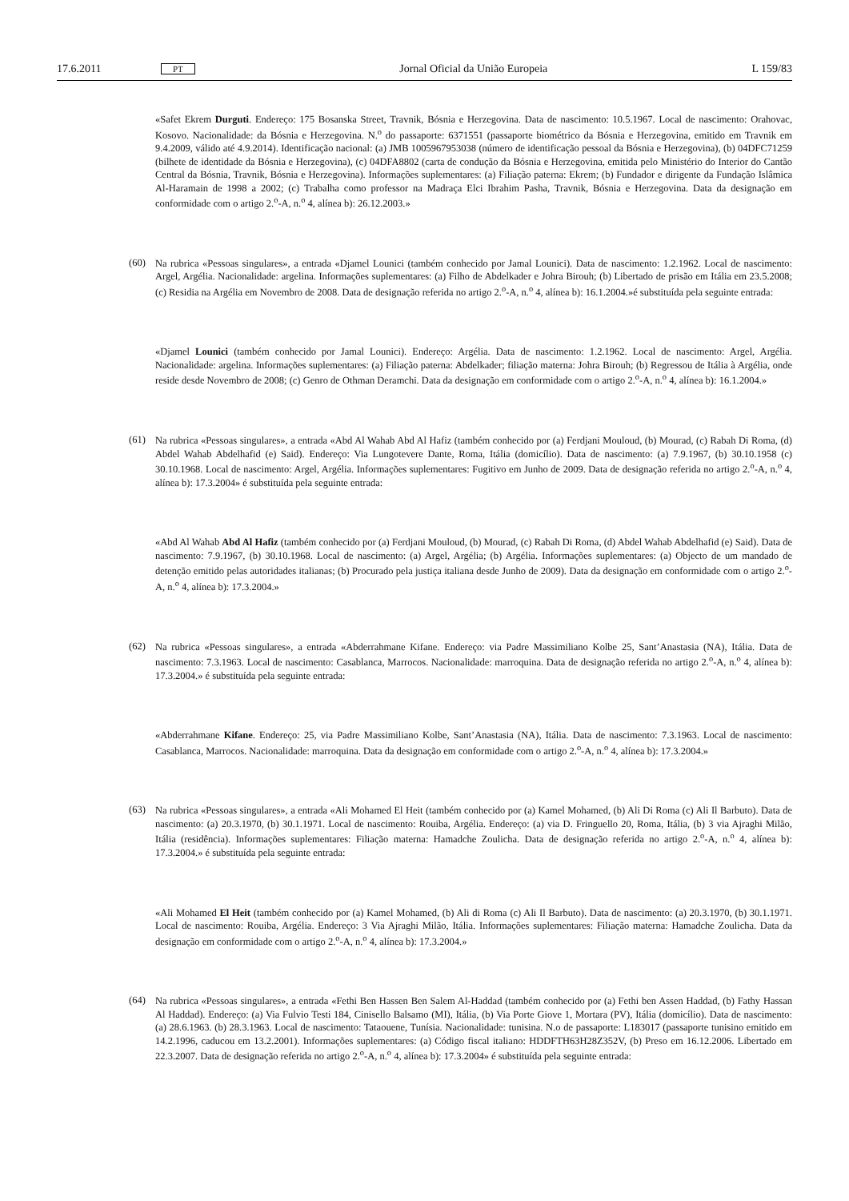17.6.2011 PT Jornal Oficial da União Europeia L 159/83
«Safet Ekrem Durguti. Endereço: 175 Bosanska Street, Travnik, Bósnia e Herzegovina. Data de nascimento: 10.5.1967. Local de nascimento: Orahovac, Kosovo. Nacionalidade: da Bósnia e Herzegovina. N.<sup>o</sup> do passaporte: 6371551 (passaporte biométrico da Bósnia e Herzegovina, emitido em Travnik em 9.4.2009, válido até 4.9.2014). Identificação nacional: (a) JMB 1005967953038 (número de identificação pessoal da Bósnia e Herzegovina), (b) 04DFC71259 (bilhete de identidade da Bósnia e Herzegovina), (c) 04DFA8802 (carta de condução da Bósnia e Herzegovina, emitida pelo Ministério do Interior do Cantão Central da Bósnia, Travnik, Bósnia e Herzegovina). Informações suplementares: (a) Filiação paterna: Ekrem; (b) Fundador e dirigente da Fundação Islâmica Al-Haramain de 1998 a 2002; (c) Trabalha como professor na Madraça Elci Ibrahim Pasha, Travnik, Bósnia e Herzegovina. Data da designação em conformidade com o artigo 2.<sup>o</sup>-A, n.<sup>o</sup> 4, alínea b): 26.12.2003.»
(60)
Na rubrica «Pessoas singulares», a entrada «Djamel Lounici (também conhecido por Jamal Lounici). Data de nascimento: 1.2.1962. Local de nascimento: Argel, Argélia. Nacionalidade: argelina. Informações suplementares: (a) Filho de Abdelkader e Johra Birouh; (b) Libertado de prisão em Itália em 23.5.2008; (c) Residia na Argélia em Novembro de 2008. Data de designação referida no artigo 2.<sup>o</sup>-A, n.<sup>o</sup> 4, alínea b): 16.1.2004.»é substituída pela seguinte entrada:
«Djamel Lounici (também conhecido por Jamal Lounici). Endereço: Argélia. Data de nascimento: 1.2.1962. Local de nascimento: Argel, Argélia. Nacionalidade: argelina. Informações suplementares: (a) Filiação paterna: Abdelkader; filiação materna: Johra Birouh; (b) Regressou de Itália à Argélia, onde reside desde Novembro de 2008; (c) Genro de Othman Deramchi. Data da designação em conformidade com o artigo 2.<sup>o</sup>-A, n.<sup>o</sup> 4, alínea b): 16.1.2004.»
(61)
Na rubrica «Pessoas singulares», a entrada «Abd Al Wahab Abd Al Hafiz (também conhecido por (a) Ferdjani Mouloud, (b) Mourad, (c) Rabah Di Roma, (d) Abdel Wahab Abdelhafid (e) Said). Endereço: Via Lungotevere Dante, Roma, Itália (domicílio). Data de nascimento: (a) 7.9.1967, (b) 30.10.1958 (c) 30.10.1968. Local de nascimento: Argel, Argélia. Informações suplementares: Fugitivo em Junho de 2009. Data de designação referida no artigo 2.<sup>o</sup>-A, n.<sup>o</sup> 4, alínea b): 17.3.2004» é substituída pela seguinte entrada:
«Abd Al Wahab Abd Al Hafiz (também conhecido por (a) Ferdjani Mouloud, (b) Mourad, (c) Rabah Di Roma, (d) Abdel Wahab Abdelhafid (e) Said). Data de nascimento: 7.9.1967, (b) 30.10.1968. Local de nascimento: (a) Argel, Argélia; (b) Argélia. Informações suplementares: (a) Objecto de um mandado de detenção emitido pelas autoridades italianas; (b) Procurado pela justiça italiana desde Junho de 2009). Data da designação em conformidade com o artigo 2.<sup>o</sup>-A, n.<sup>o</sup> 4, alínea b): 17.3.2004.»
(62)
Na rubrica «Pessoas singulares», a entrada «Abderrahmane Kifane. Endereço: via Padre Massimiliano Kolbe 25, Sant’Anastasia (NA), Itália. Data de nascimento: 7.3.1963. Local de nascimento: Casablanca, Marrocos. Nacionalidade: marroquina. Data de designação referida no artigo 2.<sup>o</sup>-A, n.<sup>o</sup> 4, alínea b): 17.3.2004.» é substituída pela seguinte entrada:
«Abderrahmane Kifane. Endereço: 25, via Padre Massimiliano Kolbe, Sant’Anastasia (NA), Itália. Data de nascimento: 7.3.1963. Local de nascimento: Casablanca, Marrocos. Nacionalidade: marroquina. Data da designação em conformidade com o artigo 2.<sup>o</sup>-A, n.<sup>o</sup> 4, alínea b): 17.3.2004.»
(63)
Na rubrica «Pessoas singulares», a entrada «Ali Mohamed El Heit (também conhecido por (a) Kamel Mohamed, (b) Ali Di Roma (c) Ali Il Barbuto). Data de nascimento: (a) 20.3.1970, (b) 30.1.1971. Local de nascimento: Rouiba, Argélia. Endereço: (a) via D. Fringuello 20, Roma, Itália, (b) 3 via Ajraghi Milão, Itália (residência). Informações suplementares: Filiação materna: Hamadche Zoulicha. Data de designação referida no artigo 2.<sup>o</sup>-A, n.<sup>o</sup> 4, alínea b): 17.3.2004.» é substituída pela seguinte entrada:
«Ali Mohamed El Heit (também conhecido por (a) Kamel Mohamed, (b) Ali di Roma (c) Ali Il Barbuto). Data de nascimento: (a) 20.3.1970, (b) 30.1.1971. Local de nascimento: Rouiba, Argélia. Endereço: 3 Via Ajraghi Milão, Itália. Informações suplementares: Filiação materna: Hamadche Zoulicha. Data da designação em conformidade com o artigo 2.<sup>o</sup>-A, n.<sup>o</sup> 4, alínea b): 17.3.2004.»
(64)
Na rubrica «Pessoas singulares», a entrada «Fethi Ben Hassen Ben Salem Al-Haddad (também conhecido por (a) Fethi ben Assen Haddad, (b) Fathy Hassan Al Haddad). Endereço: (a) Via Fulvio Testi 184, Cinisello Balsamo (MI), Itália, (b) Via Porte Giove 1, Mortara (PV), Itália (domicílio). Data de nascimento: (a) 28.6.1963. (b) 28.3.1963. Local de nascimento: Tataouene, Tunísia. Nacionalidade: tunisina. N.o de passaporte: L183017 (passaporte tunisino emitido em 14.2.1996, caducou em 13.2.2001). Informações suplementares: (a) Código fiscal italiano: HDDFTH63H28Z352V, (b) Preso em 16.12.2006. Libertado em 22.3.2007. Data de designação referida no artigo 2.<sup>o</sup>-A, n.<sup>o</sup> 4, alínea b): 17.3.2004» é substituída pela seguinte entrada: